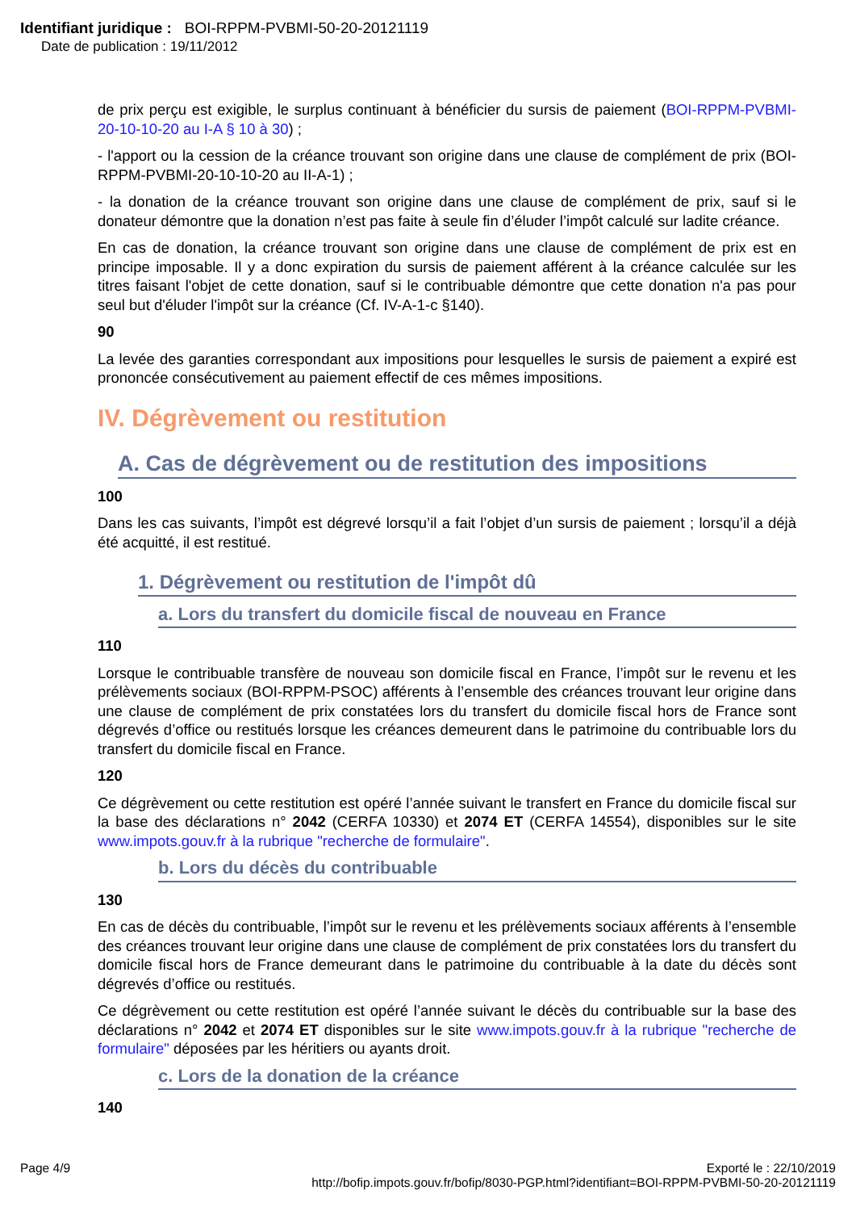Identifiant juridique : BOI-RPPM-PVBMI-50-20-20121119
Date de publication : 19/11/2012
de prix perçu est exigible, le surplus continuant à bénéficier du sursis de paiement (BOI-RPPM-PVBMI-20-10-10-20 au I-A § 10 à 30) ;
- l'apport ou la cession de la créance trouvant son origine dans une clause de complément de prix (BOI-RPPM-PVBMI-20-10-10-20 au II-A-1) ;
- la donation de la créance trouvant son origine dans une clause de complément de prix, sauf si le donateur démontre que la donation n’est pas faite à seule fin d’éluder l’impôt calculé sur ladite créance.
En cas de donation, la créance trouvant son origine dans une clause de complément de prix est en principe imposable. Il y a donc expiration du sursis de paiement afférent à la créance calculée sur les titres faisant l'objet de cette donation, sauf si le contribuable démontre que cette donation n'a pas pour seul but d'éluder l'impôt sur la créance (Cf. IV-A-1-c §140).
90
La levée des garanties correspondant aux impositions pour lesquelles le sursis de paiement a expiré est prononcée consécutivement au paiement effectif de ces mêmes impositions.
IV. Dégrèvement ou restitution
A. Cas de dégrèvement ou de restitution des impositions
100
Dans les cas suivants, l’impôt est dégrevé lorsqu’il a fait l’objet d’un sursis de paiement ; lorsqu’il a déjà été acquitté, il est restitué.
1. Dégrèvement ou restitution de l'impôt dû
a. Lors du transfert du domicile fiscal de nouveau en France
110
Lorsque le contribuable transfère de nouveau son domicile fiscal en France, l’impôt sur le revenu et les prélèvements sociaux (BOI-RPPM-PSOC) afférents à l’ensemble des créances trouvant leur origine dans une clause de complément de prix constatées lors du transfert du domicile fiscal hors de France sont dégrevés d’office ou restitués lorsque les créances demeurent dans le patrimoine du contribuable lors du transfert du domicile fiscal en France.
120
Ce dégrèvement ou cette restitution est opéré l’année suivant le transfert en France du domicile fiscal sur la base des déclarations n° 2042 (CERFA 10330) et 2074 ET (CERFA 14554), disponibles sur le site www.impots.gouv.fr à la rubrique "recherche de formulaire".
b. Lors du décès du contribuable
130
En cas de décès du contribuable, l’impôt sur le revenu et les prélèvements sociaux afférents à l’ensemble des créances trouvant leur origine dans une clause de complément de prix constatées lors du transfert du domicile fiscal hors de France demeurant dans le patrimoine du contribuable à la date du décès sont dégrevés d’office ou restitués.
Ce dégrèvement ou cette restitution est opéré l’année suivant le décès du contribuable sur la base des déclarations n° 2042 et 2074 ET disponibles sur le site www.impots.gouv.fr à la rubrique "recherche de formulaire" déposées par les héritiers ou ayants droit.
c. Lors de la donation de la créance
140
Page 4/9 Exporté le : 22/10/2019
http://bofip.impots.gouv.fr/bofip/8030-PGP.html?identifiant=BOI-RPPM-PVBMI-50-20-20121119